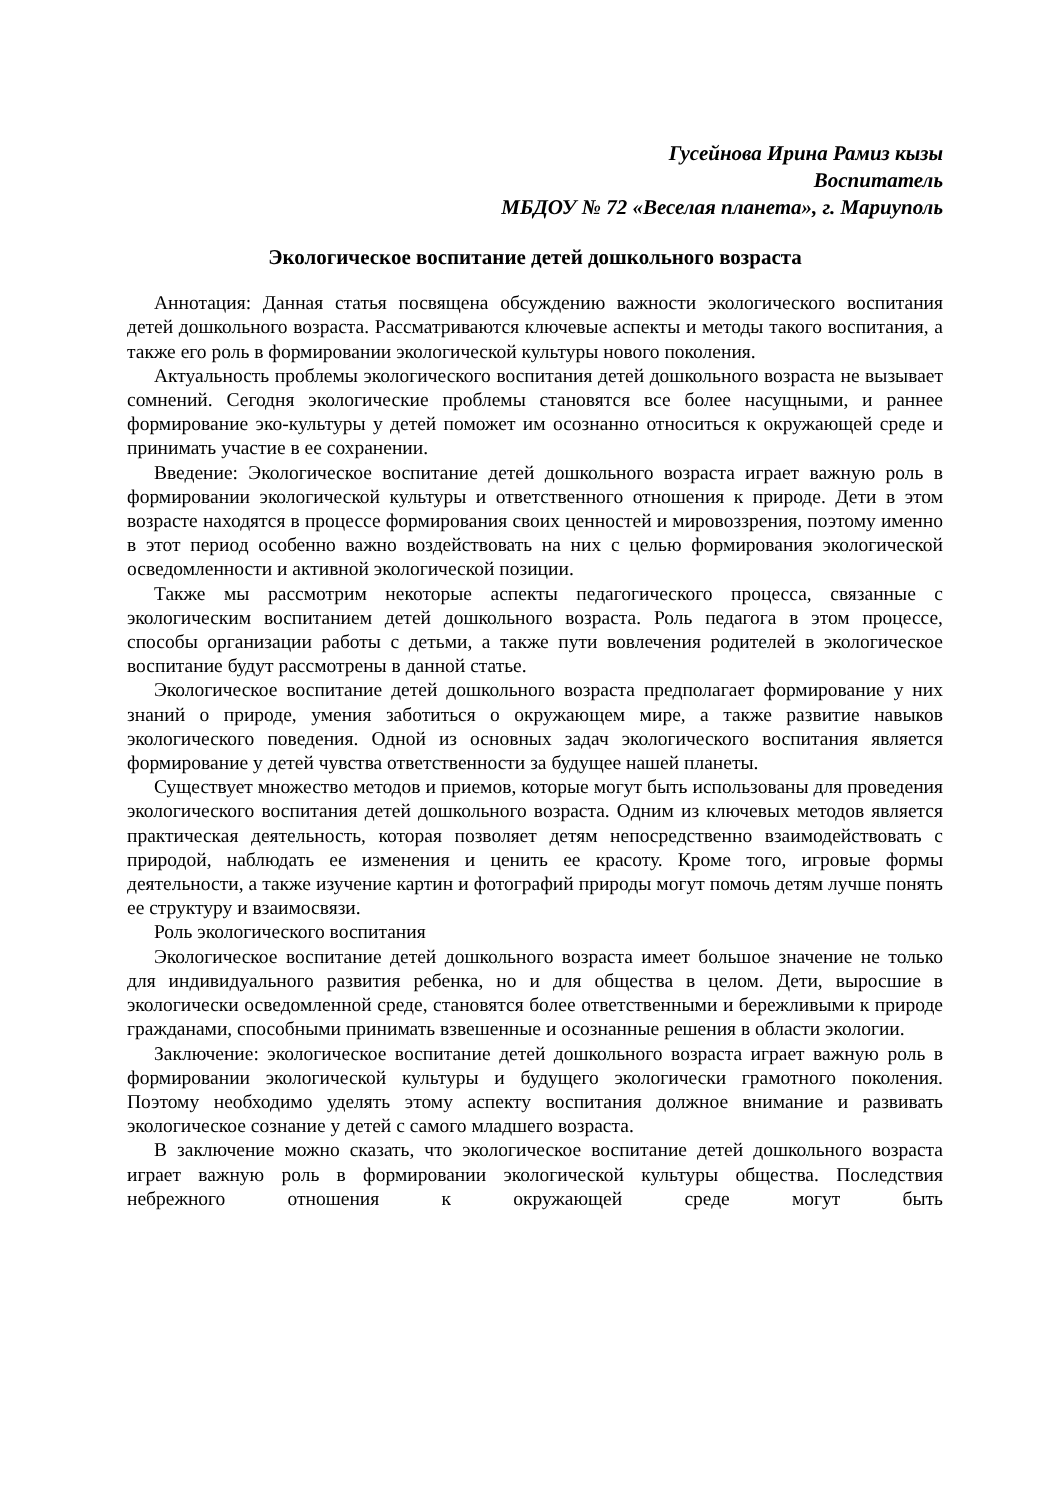Гусейнова Ирина Рамиз кызы
Воспитатель
МБДОУ № 72 «Веселая планета», г. Мариуполь
Экологическое воспитание детей дошкольного возраста
Аннотация: Данная статья посвящена обсуждению важности экологического воспитания детей дошкольного возраста. Рассматриваются ключевые аспекты и методы такого воспитания, а также его роль в формировании экологической культуры нового поколения.
Актуальность проблемы экологического воспитания детей дошкольного возраста не вызывает сомнений. Сегодня экологические проблемы становятся все более насущными, и раннее формирование эко-культуры у детей поможет им осознанно относиться к окружающей среде и принимать участие в ее сохранении.
Введение: Экологическое воспитание детей дошкольного возраста играет важную роль в формировании экологической культуры и ответственного отношения к природе. Дети в этом возрасте находятся в процессе формирования своих ценностей и мировоззрения, поэтому именно в этот период особенно важно воздействовать на них с целью формирования экологической осведомленности и активной экологической позиции.
Также мы рассмотрим некоторые аспекты педагогического процесса, связанные с экологическим воспитанием детей дошкольного возраста. Роль педагога в этом процессе, способы организации работы с детьми, а также пути вовлечения родителей в экологическое воспитание будут рассмотрены в данной статье.
Экологическое воспитание детей дошкольного возраста предполагает формирование у них знаний о природе, умения заботиться о окружающем мире, а также развитие навыков экологического поведения. Одной из основных задач экологического воспитания является формирование у детей чувства ответственности за будущее нашей планеты.
Существует множество методов и приемов, которые могут быть использованы для проведения экологического воспитания детей дошкольного возраста. Одним из ключевых методов является практическая деятельность, которая позволяет детям непосредственно взаимодействовать с природой, наблюдать ее изменения и ценить ее красоту. Кроме того, игровые формы деятельности, а также изучение картин и фотографий природы могут помочь детям лучше понять ее структуру и взаимосвязи.
Роль экологического воспитания
Экологическое воспитание детей дошкольного возраста имеет большое значение не только для индивидуального развития ребенка, но и для общества в целом. Дети, выросшие в экологически осведомленной среде, становятся более ответственными и бережливыми к природе гражданами, способными принимать взвешенные и осознанные решения в области экологии.
Заключение: экологическое воспитание детей дошкольного возраста играет важную роль в формировании экологической культуры и будущего экологически грамотного поколения. Поэтому необходимо уделять этому аспекту воспитания должное внимание и развивать экологическое сознание у детей с самого младшего возраста.
В заключение можно сказать, что экологическое воспитание детей дошкольного возраста играет важную роль в формировании экологической культуры общества. Последствия небрежного отношения к окружающей среде могут быть